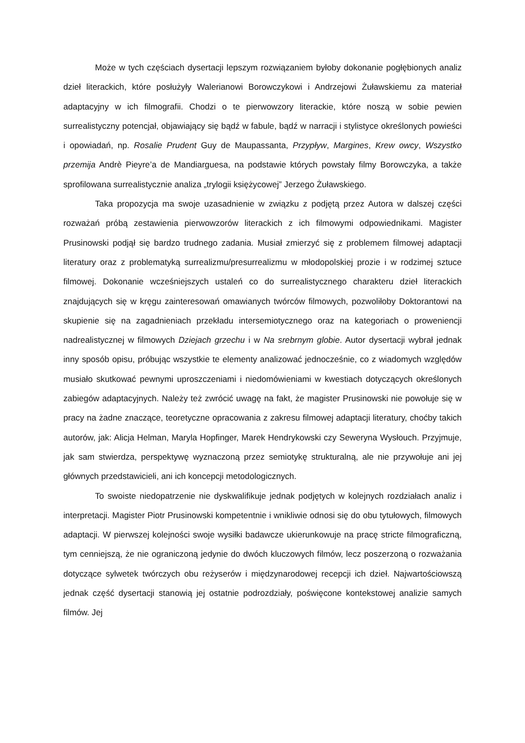Może w tych częściach dysertacji lepszym rozwiązaniem byłoby dokonanie pogłębionych analiz dzieł literackich, które posłużyły Walerianowi Borowczykowi i Andrzejowi Żuławskiemu za materiał adaptacyjny w ich filmografii. Chodzi o te pierwowzory literackie, które noszą w sobie pewien surrealistyczny potencjał, objawiający się bądź w fabule, bądź w narracji i stylistyce określonych powieści i opowiadań, np. Rosalie Prudent Guy de Maupassanta, Przypływ, Margines, Krew owcy, Wszystko przemija Andrè Pieyre’a de Mandiarguesa, na podstawie których powstały filmy Borowczyka, a także sprofilowana surrealistycznie analiza „trylogii księżycowej” Jerzego Żuławskiego.
Taka propozycja ma swoje uzasadnienie w związku z podjętą przez Autora w dalszej części rozważań próbą zestawienia pierwowzorów literackich z ich filmowymi odpowiednikami. Magister Prusinowski podjął się bardzo trudnego zadania. Musiał zmierzyć się z problemem filmowej adaptacji literatury oraz z problematyką surrealizmu/presurrealizmu w młodopolskiej prozie i w rodzimej sztuce filmowej. Dokonanie wcześniejszych ustaleń co do surrealistycznego charakteru dzieł literackich znajdujących się w kręgu zainteresowań omawianych twórców filmowych, pozwoliłoby Doktorantowi na skupienie się na zagadnieniach przekładu intersemiotycznego oraz na kategoriach o proweniencji nadrealistycznej w filmowych Dziejach grzechu i w Na srebrnym globie. Autor dysertacji wybrał jednak inny sposób opisu, próbując wszystkie te elementy analizować jednocześnie, co z wiadomych względów musiało skutkować pewnymi uproszczeniami i niedomówieniami w kwestiach dotyczących określonych zabiegów adaptacyjnych. Należy też zwrócić uwagę na fakt, że magister Prusinowski nie powołuje się w pracy na żadne znaczące, teoretyczne opracowania z zakresu filmowej adaptacji literatury, choćby takich autorów, jak: Alicja Helman, Maryla Hopfinger, Marek Hendrykowski czy Seweryna Wysłouch. Przyjmuje, jak sam stwierdza, perspektywę wyznaczoną przez semiotykę strukturalną, ale nie przywołuje ani jej głównych przedstawicieli, ani ich koncepcji metodologicznych.
To swoiste niedopatrzenie nie dyskwalifikuje jednak podjętych w kolejnych rozdziałach analiz i interpretacji. Magister Piotr Prusinowski kompetentnie i wnikliwie odnosi się do obu tytułowych, filmowych adaptacji. W pierwszej kolejności swoje wysiłki badawcze ukierunkowuje na pracę stricte filmograficzną, tym cenniejszą, że nie ograniczoną jedynie do dwóch kluczowych filmów, lecz poszerzoną o rozważania dotyczące sylwetek twórczych obu reżyserów i międzynarodowej recepcji ich dzieł. Najwartościowszą jednak część dysertacji stanowią jej ostatnie podrozdziały, poświęcone kontekstowej analizie samych filmów. Jej